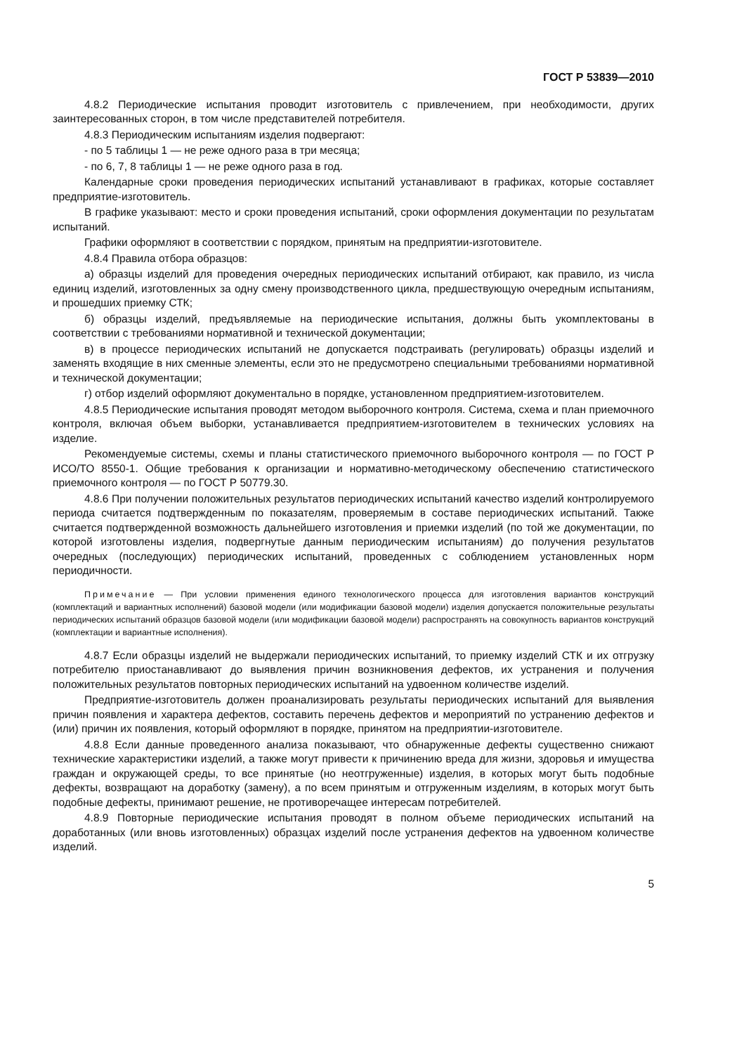ГОСТ Р 53839—2010
4.8.2 Периодические испытания проводит изготовитель с привлечением, при необходимости, других заинтересованных сторон, в том числе представителей потребителя.
4.8.3 Периодическим испытаниям изделия подвергают:
- по 5 таблицы 1 — не реже одного раза в три месяца;
- по 6, 7, 8 таблицы 1 — не реже одного раза в год.
Календарные сроки проведения периодических испытаний устанавливают в графиках, которые составляет предприятие-изготовитель.
В графике указывают: место и сроки проведения испытаний, сроки оформления документации по результатам испытаний.
Графики оформляют в соответствии с порядком, принятым на предприятии-изготовителе.
4.8.4 Правила отбора образцов:
а) образцы изделий для проведения очередных периодических испытаний отбирают, как правило, из числа единиц изделий, изготовленных за одну смену производственного цикла, предшествующую очередным испытаниям, и прошедших приемку СТК;
б) образцы изделий, предъявляемые на периодические испытания, должны быть укомплектованы в соответствии с требованиями нормативной и технической документации;
в) в процессе периодических испытаний не допускается подстраивать (регулировать) образцы изделий и заменять входящие в них сменные элементы, если это не предусмотрено специальными требованиями нормативной и технической документации;
г) отбор изделий оформляют документально в порядке, установленном предприятием-изготовителем.
4.8.5 Периодические испытания проводят методом выборочного контроля. Система, схема и план приемочного контроля, включая объем выборки, устанавливается предприятием-изготовителем в технических условиях на изделие.
Рекомендуемые системы, схемы и планы статистического приемочного выборочного контроля — по ГОСТ Р ИСО/ТО 8550-1. Общие требования к организации и нормативно-методическому обеспечению статистического приемочного контроля — по ГОСТ Р 50779.30.
4.8.6 При получении положительных результатов периодических испытаний качество изделий контролируемого периода считается подтвержденным по показателям, проверяемым в составе периодических испытаний. Также считается подтвержденной возможность дальнейшего изготовления и приемки изделий (по той же документации, по которой изготовлены изделия, подвергнутые данным периодическим испытаниям) до получения результатов очередных (последующих) периодических испытаний, проведенных с соблюдением установленных норм периодичности.
Примечание — При условии применения единого технологического процесса для изготовления вариантов конструкций (комплектаций и вариантных исполнений) базовой модели (или модификации базовой модели) изделия допускается положительные результаты периодических испытаний образцов базовой модели (или модификации базовой модели) распространять на совокупность вариантов конструкций (комплектации и вариантные исполнения).
4.8.7 Если образцы изделий не выдержали периодических испытаний, то приемку изделий СТК и их отгрузку потребителю приостанавливают до выявления причин возникновения дефектов, их устранения и получения положительных результатов повторных периодических испытаний на удвоенном количестве изделий.
Предприятие-изготовитель должен проанализировать результаты периодических испытаний для выявления причин появления и характера дефектов, составить перечень дефектов и мероприятий по устранению дефектов и (или) причин их появления, который оформляют в порядке, принятом на предприятии-изготовителе.
4.8.8 Если данные проведенного анализа показывают, что обнаруженные дефекты существенно снижают технические характеристики изделий, а также могут привести к причинению вреда для жизни, здоровья и имущества граждан и окружающей среды, то все принятые (но неотгруженные) изделия, в которых могут быть подобные дефекты, возвращают на доработку (замену), а по всем принятым и отгруженным изделиям, в которых могут быть подобные дефекты, принимают решение, не противоречащее интересам потребителей.
4.8.9 Повторные периодические испытания проводят в полном объеме периодических испытаний на доработанных (или вновь изготовленных) образцах изделий после устранения дефектов на удвоенном количестве изделий.
5